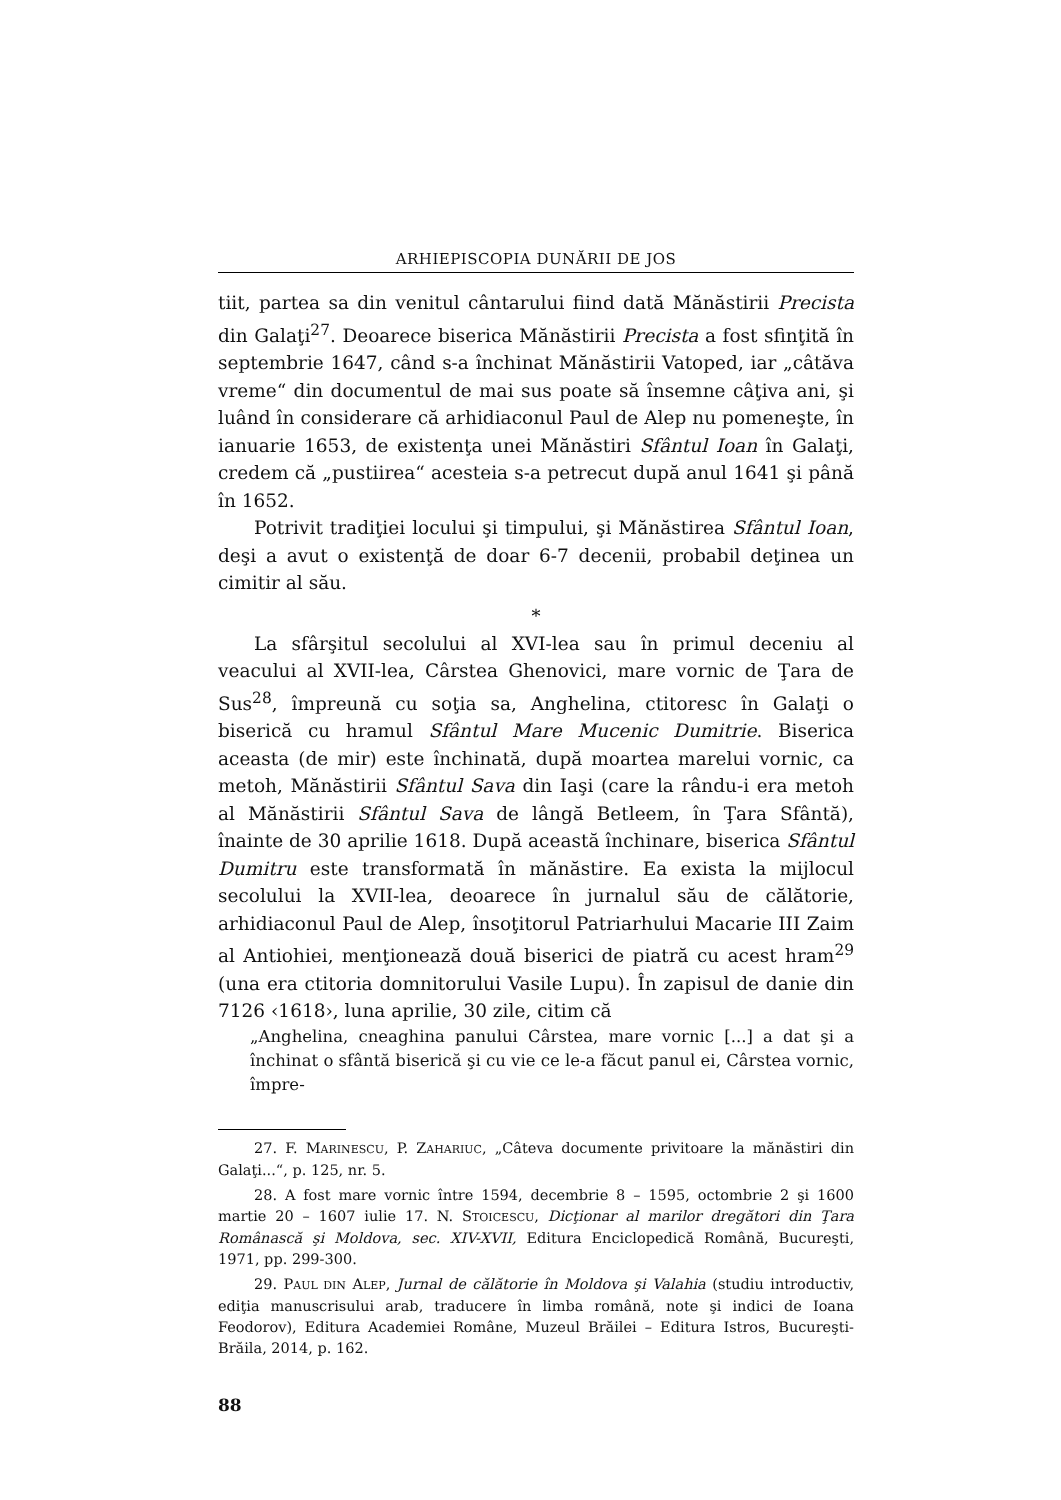ARHIEPISCOPIA DUNĂRII DE JOS
tiit, partea sa din venitul cântarului fiind dată Mănăstirii Precista din Galaţi<sup>27</sup>. Deoarece biserica Mănăstirii Precista a fost sfinţită în septembrie 1647, când s-a închinat Mănăstirii Vatoped, iar „câtăva vreme“ din documentul de mai sus poate să însemne câţiva ani, şi luând în considerare că arhidiaconul Paul de Alep nu pomeneşte, în ianuarie 1653, de existenţa unei Mănăstiri Sfântul Ioan în Galaţi, credem că „pustiirea“ acesteia s-a petrecut după anul 1641 şi până în 1652.
Potrivit tradiţiei locului şi timpului, şi Mănăstirea Sfântul Ioan, deşi a avut o existenţă de doar 6-7 decenii, probabil deţinea un cimitir al său.
*
La sfârşitul secolului al XVI-lea sau în primul deceniu al veacului al XVII-lea, Cârstea Ghenovici, mare vornic de Ţara de Sus<sup>28</sup>, împreună cu soţia sa, Anghelina, ctitoresc în Galaţi o biserică cu hramul Sfântul Mare Mucenic Dumitrie. Biserica aceasta (de mir) este închinată, după moartea marelui vornic, ca metoh, Mănăstirii Sfântul Sava din Iaşi (care la rându-i era metoh al Mănăstirii Sfântul Sava de lângă Betleem, în Ţara Sfântă), înainte de 30 aprilie 1618. După această închinare, biserica Sfântul Dumitru este transformată în mănăstire. Ea exista la mijlocul secolului la XVII-lea, deoarece în jurnalul său de călătorie, arhidiaconul Paul de Alep, însoţitorul Patriarhului Macarie III Zaim al Antiohiei, menţionează două biserici de piatră cu acest hram<sup>29</sup> (una era ctitoria domnitorului Vasile Lupu). În zapisul de danie din 7126 ‹1618›, luna aprilie, 30 zile, citim că
„Anghelina, cneaghina panului Cârstea, mare vornic [...] a dat şi a închinat o sfântă biserică şi cu vie ce le-a făcut panul ei, Cârstea vornic, împre-
27. F. MARINESCU, P. ZAHARIUC, „Câteva documente privitoare la mănăstiri din Galaţi...“, p. 125, nr. 5.
28. A fost mare vornic între 1594, decembrie 8 – 1595, octombrie 2 şi 1600 martie 20 – 1607 iulie 17. N. STOICESCU, Dicţionar al marilor dregători din Ţara Românască şi Moldova, sec. XIV-XVII, Editura Enciclopedică Română, Bucureşti, 1971, pp. 299-300.
29. PAUL DIN ALEP, Jurnal de călătorie în Moldova şi Valahia (studiu introductiv, ediţia manuscrisului arab, traducere în limba română, note şi indici de Ioana Feodorov), Editura Academiei Române, Muzeul Brăilei – Editura Istros, Bucureşti-Brăila, 2014, p. 162.
88